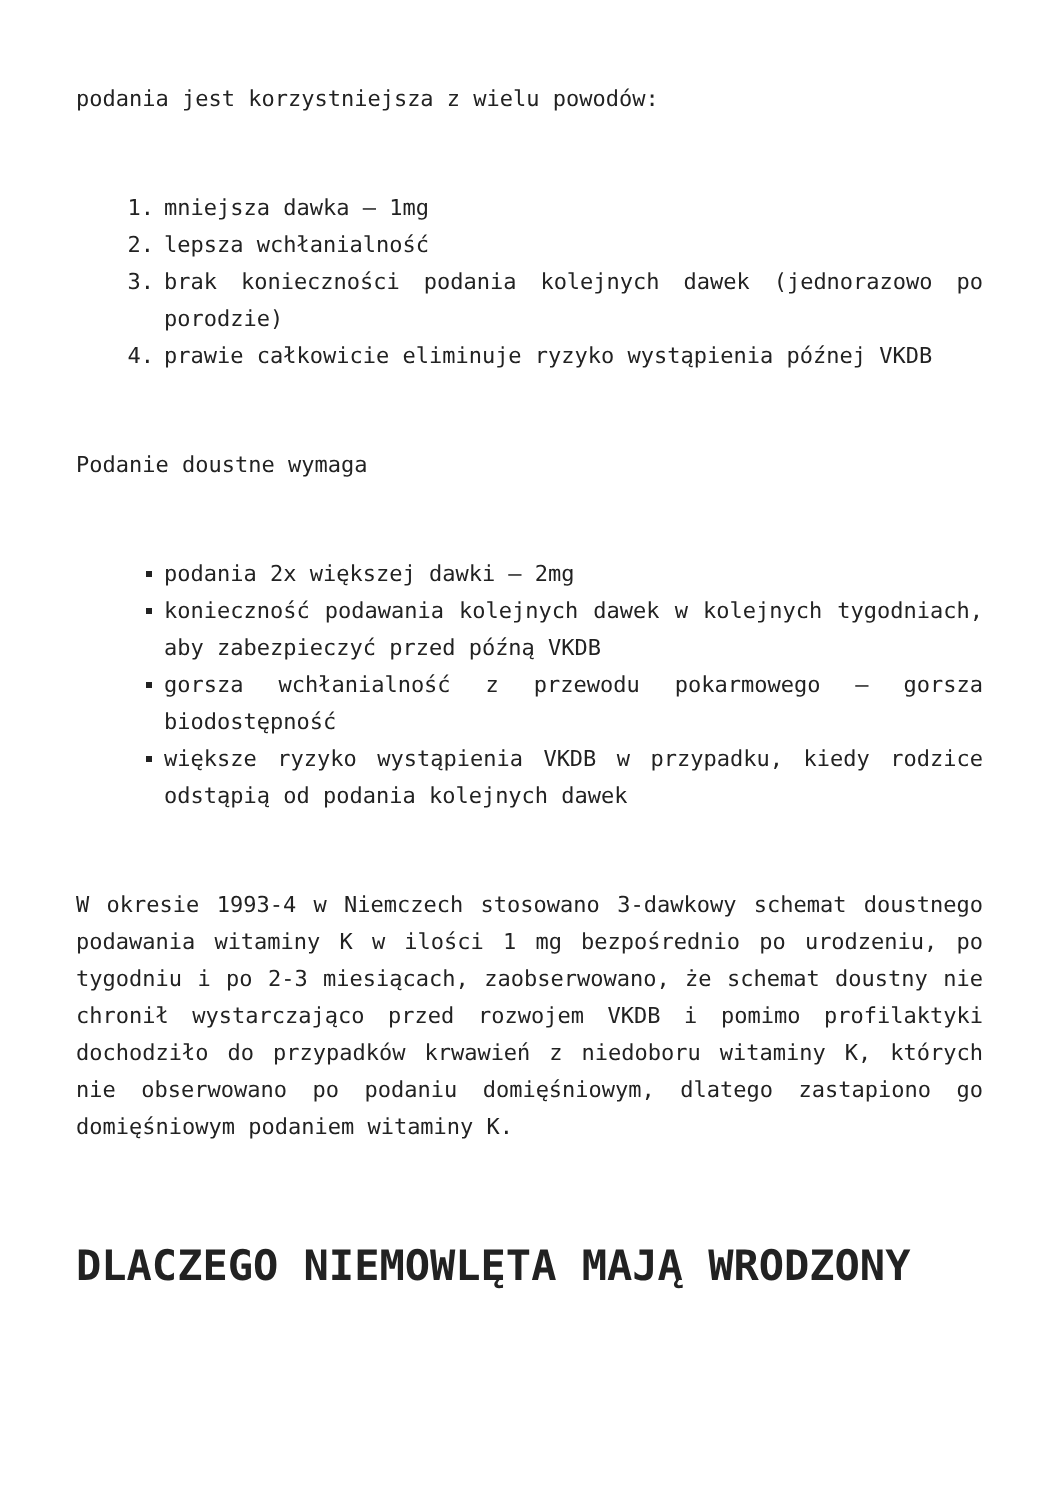podania jest korzystniejsza z wielu powodów:
1. mniejsza dawka – 1mg
2. lepsza wchłanialność
3. brak konieczności podania kolejnych dawek (jednorazowo po porodzie)
4. prawie całkowicie eliminuje ryzyko wystąpienia późnej VKDB
Podanie doustne wymaga
podania 2x większej dawki – 2mg
konieczność podawania kolejnych dawek w kolejnych tygodniach, aby zabezpieczyć przed późną VKDB
gorsza wchłanialność z przewodu pokarmowego – gorsza biodostępność
większe ryzyko wystąpienia VKDB w przypadku, kiedy rodzice odstąpią od podania kolejnych dawek
W okresie 1993-4 w Niemczech stosowano 3-dawkowy schemat doustnego podawania witaminy K w ilości 1 mg bezpośrednio po urodzeniu, po tygodniu i po 2-3 miesiącach, zaobserwowano, że schemat doustny nie chronił wystarczająco przed rozwojem VKDB i pomimo profilaktyki dochodziło do przypadków krwawień z niedoboru witaminy K, których nie obserwowano po podaniu domięśniowym, dlatego zastapiono go domięśniowym podaniem witaminy K.
DLACZEGO NIEMOWLĘTA MAJĄ WRODZONY